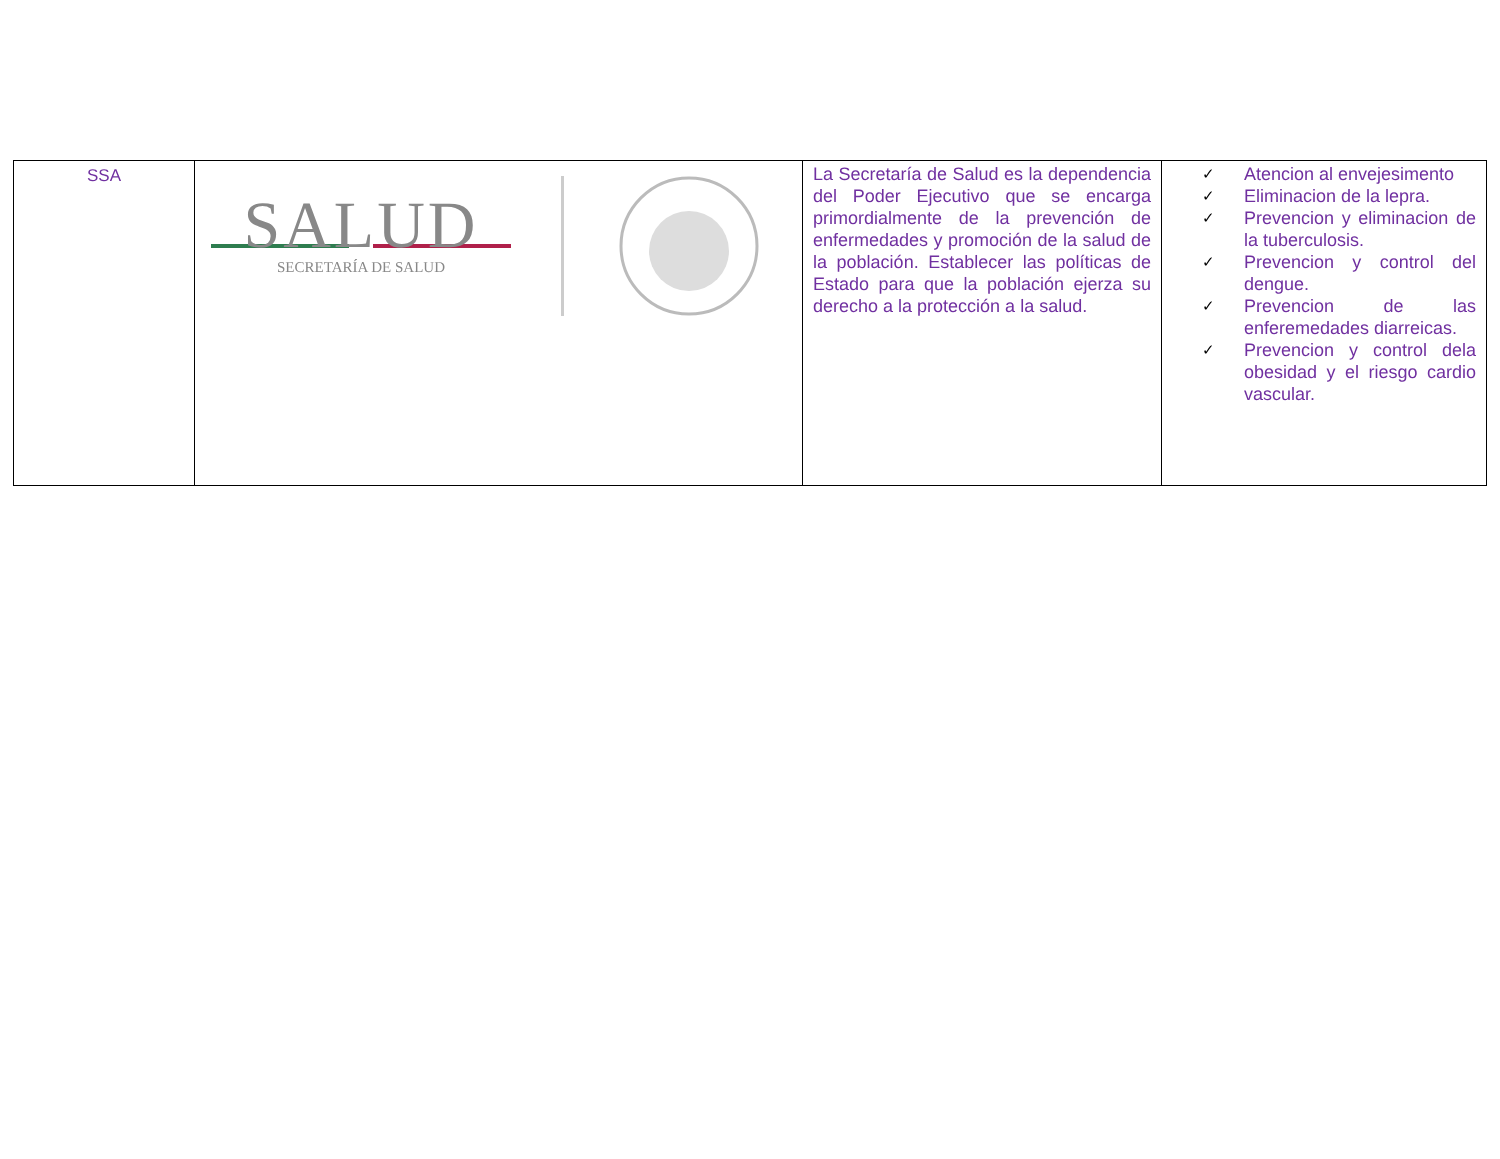| SSA | SALUD SECRETARÍA DE SALUD | La Secretaría de Salud es la dependencia del Poder Ejecutivo que se encarga primordialmente de la prevención de enfermedades y promoción de la salud de la población. Establecer las políticas de Estado para que la población ejerza su derecho a la protección a la salud. | ✓ Atencion al envejesimento ✓ Eliminacion de la lepra. ✓ Prevencion y eliminacion de la tuberculosis. ✓ Prevencion y control del dengue. ✓ Prevencion de las enferemedades diarreicas. ✓ Prevencion y control dela obesidad y el riesgo cardio vascular. |